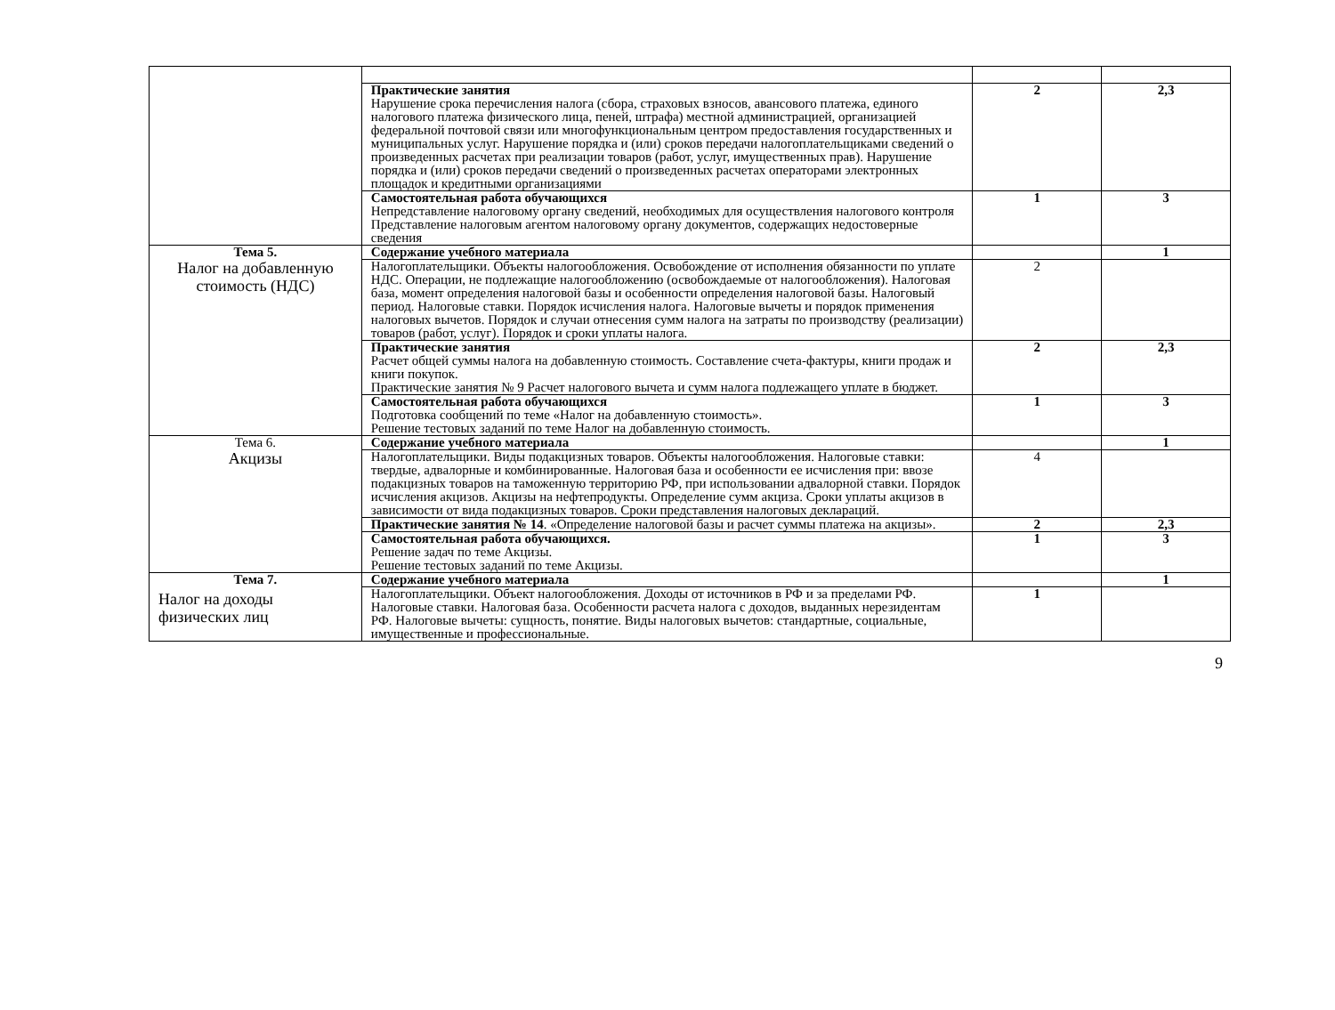| | Практические занятия Нарушение срока перечисления налога (сбора, страховых взносов, авансового платежа, единого налогового платежа физического лица, пеней, штрафа) местной администрацией, организацией федеральной почтовой связи или многофункциональным центром предоставления государственных и муниципальных услуг. Нарушение порядка и (или) сроков передачи налогоплательщиками сведений о произведенных расчетах при реализации товаров (работ, услуг, имущественных прав). Нарушение порядка и (или) сроков передачи сведений о произведенных расчетах операторами электронных площадок и кредитными организациями | 2 | 2,3 |
| | Самостоятельная работа обучающихся Непредставление налоговому органу сведений, необходимых для осуществления налогового контроля Представление налоговым агентом налоговому органу документов, содержащих недостоверные сведения | 1 | 3 |
| Тема 5. Налог на добавленную стоимость (НДС) | Содержание учебного материала | | 1 |
| | Налогоплательщики. Объекты налогообложения. Освобождение от исполнения обязанности по уплате НДС. Операции, не подлежащие налогообложению (освобождаемые от налогообложения). Налоговая база, момент определения налоговой базы и особенности определения налоговой базы. Налоговый период. Налоговые ставки. Порядок исчисления налога. Налоговые вычеты и порядок применения налоговых вычетов. Порядок и случаи отнесения сумм налога на затраты по производству (реализации) товаров (работ, услуг). Порядок и сроки уплаты налога. | 2 | |
| | Практические занятия Расчет общей суммы налога на добавленную стоимость. Составление счета-фактуры, книги продаж и книги покупок. Практические занятия № 9 Расчет налогового вычета и сумм налога подлежащего уплате в бюджет. | 2 | 2,3 |
| | Самостоятельная работа обучающихся Подготовка сообщений по теме «Налог на добавленную стоимость». Решение тестовых заданий по теме Налог на добавленную стоимость. | 1 | 3 |
| Тема 6. Акцизы | Содержание учебного материала | | 1 |
| | Налогоплательщики. Виды подакцизных товаров. Объекты налогообложения. Налоговые ставки: твердые, адвалорные и комбинированные. Налоговая база и особенности ее исчисления при: ввозе подакцизных товаров на таможенную территорию РФ, при использовании адвалорной ставки. Порядок исчисления акцизов. Акцизы на нефтепродукты. Определение сумм акциза. Сроки уплаты акцизов в зависимости от вида подакцизных товаров. Сроки представления налоговых деклараций. | 4 | |
| | Практические занятия № 14 . «Определение налоговой базы и расчет суммы платежа на акцизы». | 2 | 2,3 |
| | Самостоятельная работа обучающихся. Решение задач по теме Акцизы. Решение тестовых заданий по теме Акцизы. | 1 | 3 |
| Тема 7. Налог на доходы физических лиц | Содержание учебного материала | | 1 |
| | Налогоплательщики. Объект налогообложения. Доходы от источников в РФ и за пределами РФ. Налоговые ставки. Налоговая база. Особенности расчета налога с доходов, выданных нерезидентам РФ. Налоговые вычеты: сущность, понятие. Виды налоговых вычетов: стандартные, социальные, имущественные и профессиональные. | 1 | |
9